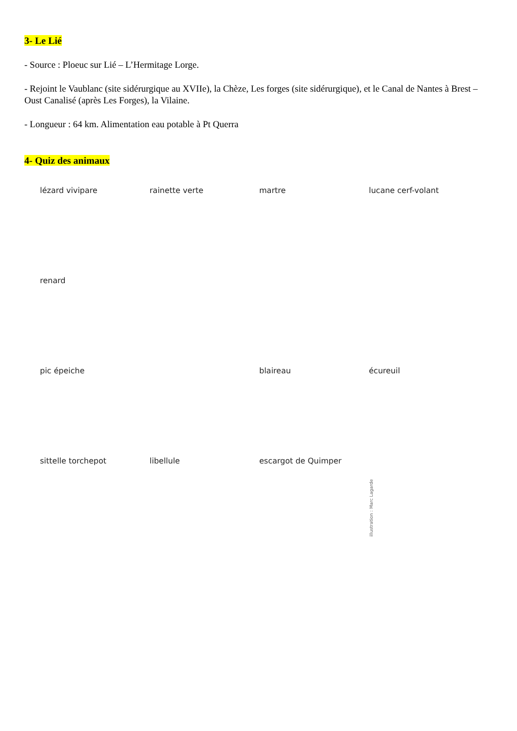3- Le Lié
- Source : Ploeuc sur Lié – L’Hermitage Lorge.
- Rejoint le Vaublanc (site sidérurgique au XVIIe), la Chèze, Les forges (site sidérurgique), et le Canal de Nantes à Brest – Oust Canalisé (après Les Forges), la Vilaine.
- Longueur : 64 km. Alimentation eau potable à Pt Querra
4- Quiz des animaux
lézard vivipare
rainette verte
martre
lucane cerf-volant
renard
pic épeiche
blaireau
écureuil
sittelle torchepot
libellule
escargot de Quimper
illustration : Marc Lagarde